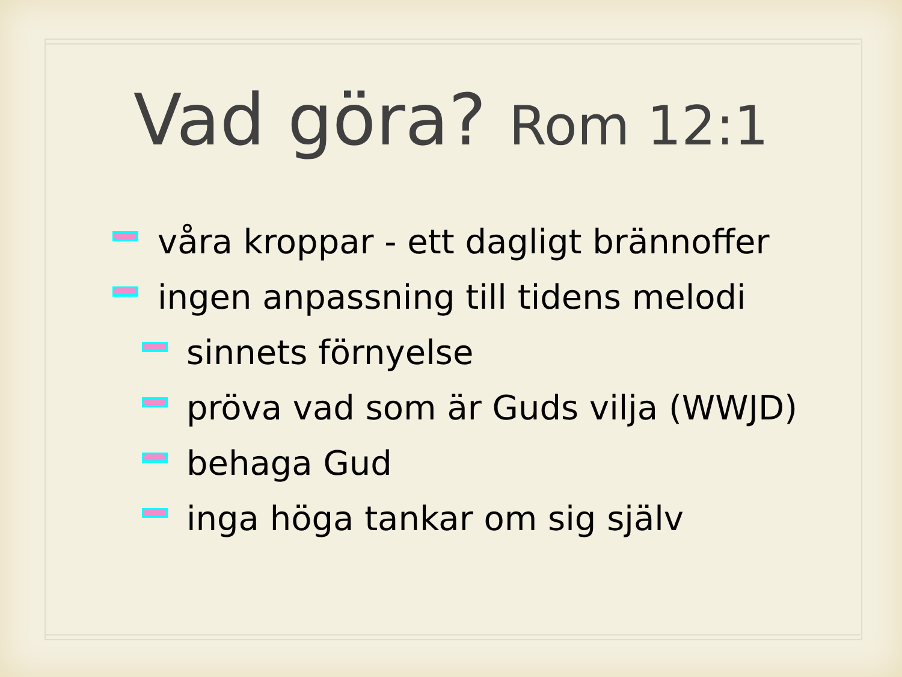Vad göra? Rom 12:1
våra kroppar - ett dagligt brännoffer
ingen anpassning till tidens melodi
sinnets förnyelse
pröva vad som är Guds vilja (WWJD)
behaga Gud
inga höga tankar om sig själv